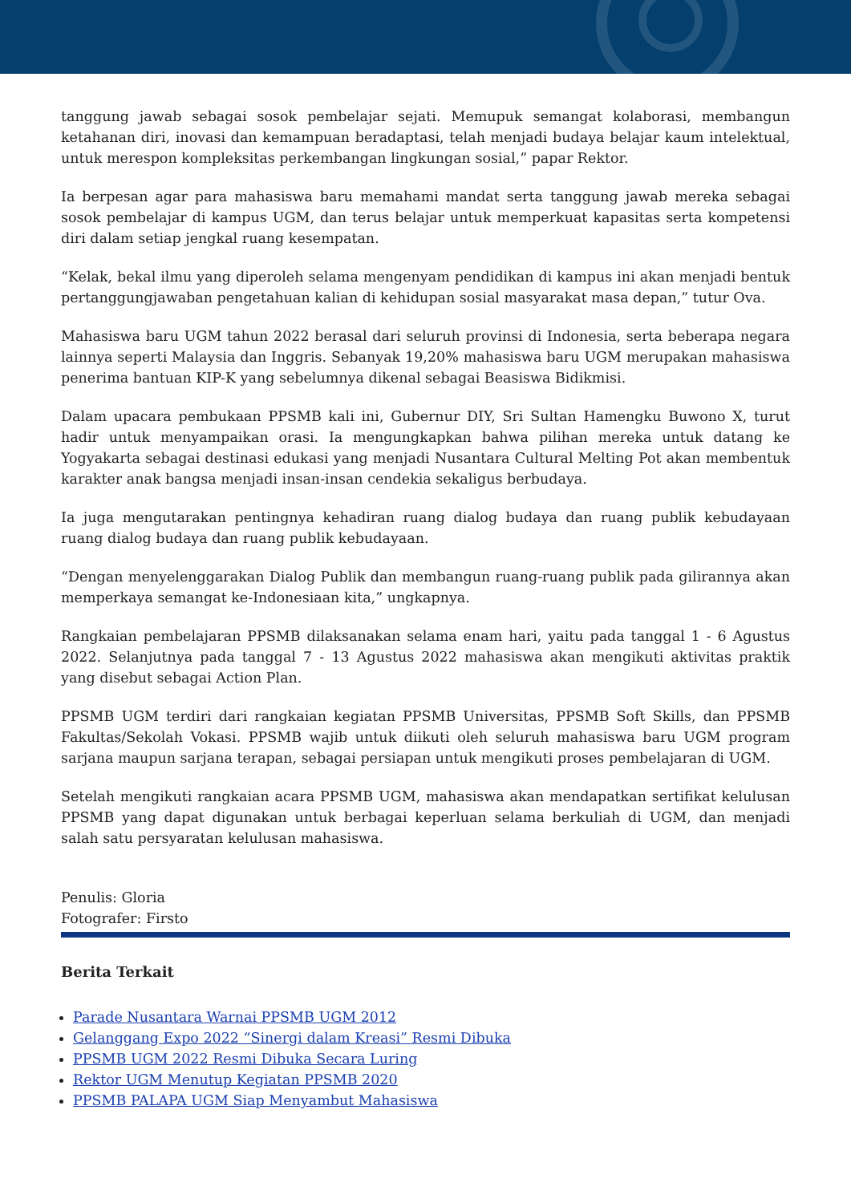tanggung jawab sebagai sosok pembelajar sejati. Memupuk semangat kolaborasi, membangun ketahanan diri, inovasi dan kemampuan beradaptasi, telah menjadi budaya belajar kaum intelektual, untuk merespon kompleksitas perkembangan lingkungan sosial,” papar Rektor.
Ia berpesan agar para mahasiswa baru memahami mandat serta tanggung jawab mereka sebagai sosok pembelajar di kampus UGM, dan terus belajar untuk memperkuat kapasitas serta kompetensi diri dalam setiap jengkal ruang kesempatan.
“Kelak, bekal ilmu yang diperoleh selama mengenyam pendidikan di kampus ini akan menjadi bentuk pertanggungjawaban pengetahuan kalian di kehidupan sosial masyarakat masa depan,” tutur Ova.
Mahasiswa baru UGM tahun 2022 berasal dari seluruh provinsi di Indonesia, serta beberapa negara lainnya seperti Malaysia dan Inggris. Sebanyak 19,20% mahasiswa baru UGM merupakan mahasiswa penerima bantuan KIP-K yang sebelumnya dikenal sebagai Beasiswa Bidikmisi.
Dalam upacara pembukaan PPSMB kali ini, Gubernur DIY, Sri Sultan Hamengku Buwono X, turut hadir untuk menyampaikan orasi. Ia mengungkapkan bahwa pilihan mereka untuk datang ke Yogyakarta sebagai destinasi edukasi yang menjadi Nusantara Cultural Melting Pot akan membentuk karakter anak bangsa menjadi insan-insan cendekia sekaligus berbudaya.
Ia juga mengutarakan pentingnya kehadiran ruang dialog budaya dan ruang publik kebudayaan ruang dialog budaya dan ruang publik kebudayaan.
“Dengan menyelenggarakan Dialog Publik dan membangun ruang-ruang publik pada gilirannya akan memperkaya semangat ke-Indonesiaan kita,” ungkapnya.
Rangkaian pembelajaran PPSMB dilaksanakan selama enam hari, yaitu pada tanggal 1 - 6 Agustus 2022. Selanjutnya pada tanggal 7 - 13 Agustus 2022 mahasiswa akan mengikuti aktivitas praktik yang disebut sebagai Action Plan.
PPSMB UGM terdiri dari rangkaian kegiatan PPSMB Universitas, PPSMB Soft Skills, dan PPSMB Fakultas/Sekolah Vokasi. PPSMB wajib untuk diikuti oleh seluruh mahasiswa baru UGM program sarjana maupun sarjana terapan, sebagai persiapan untuk mengikuti proses pembelajaran di UGM.
Setelah mengikuti rangkaian acara PPSMB UGM, mahasiswa akan mendapatkan sertifikat kelulusan PPSMB yang dapat digunakan untuk berbagai keperluan selama berkuliah di UGM, dan menjadi salah satu persyaratan kelulusan mahasiswa.
Penulis: Gloria
Fotografer: Firsto
Berita Terkait
Parade Nusantara Warnai PPSMB UGM 2012
Gelanggang Expo 2022 “Sinergi dalam Kreasi” Resmi Dibuka
PPSMB UGM 2022 Resmi Dibuka Secara Luring
Rektor UGM Menutup Kegiatan PPSMB 2020
PPSMB PALAPA UGM Siap Menyambut Mahasiswa